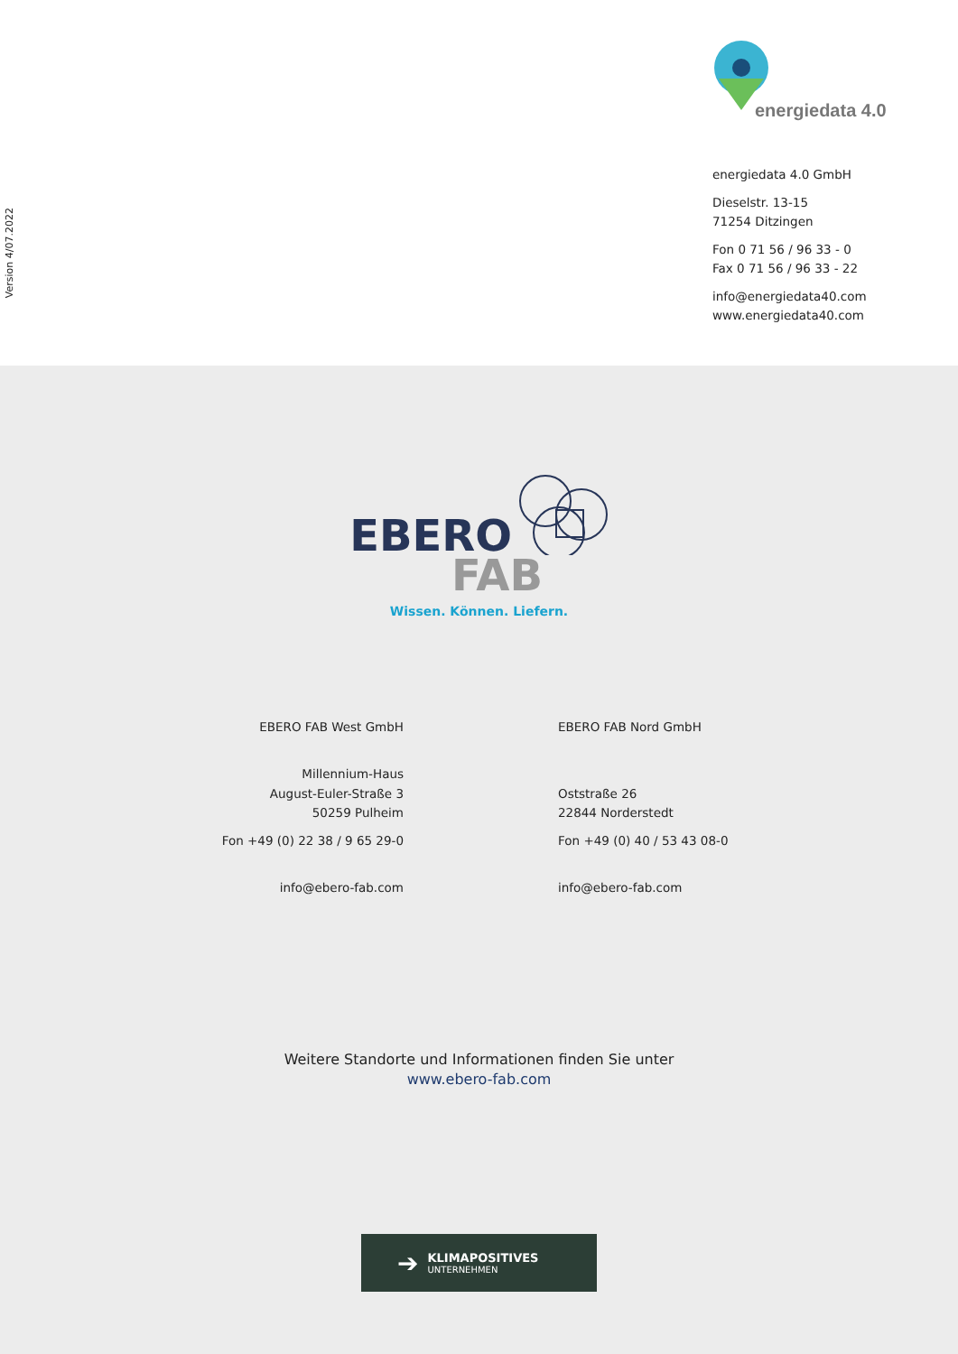Version 4/07.2022
energiedata 4.0
energiedata 4.0 GmbH
Dieselstr. 13-15
71254 Ditzingen
Fon 0 71 56 / 96 33 - 0
Fax 0 71 56 / 96 33 - 22
info@energiedata40.com
www.energiedata40.com
EBERO
FAB
Wissen. Können. Liefern.
EBERO FAB West GmbH
Millennium-Haus
August-Euler-Straße 3
50259 Pulheim
Fon +49 (0) 22 38 / 9 65 29-0
info@ebero-fab.com
EBERO FAB Nord GmbH
Oststraße 26
22844 Norderstedt
Fon +49 (0) 40 / 53 43 08-0
info@ebero-fab.com
Weitere Standorte und Informationen finden Sie unter
www.ebero-fab.com
➔
KLIMAPOSITIVES
UNTERNEHMEN